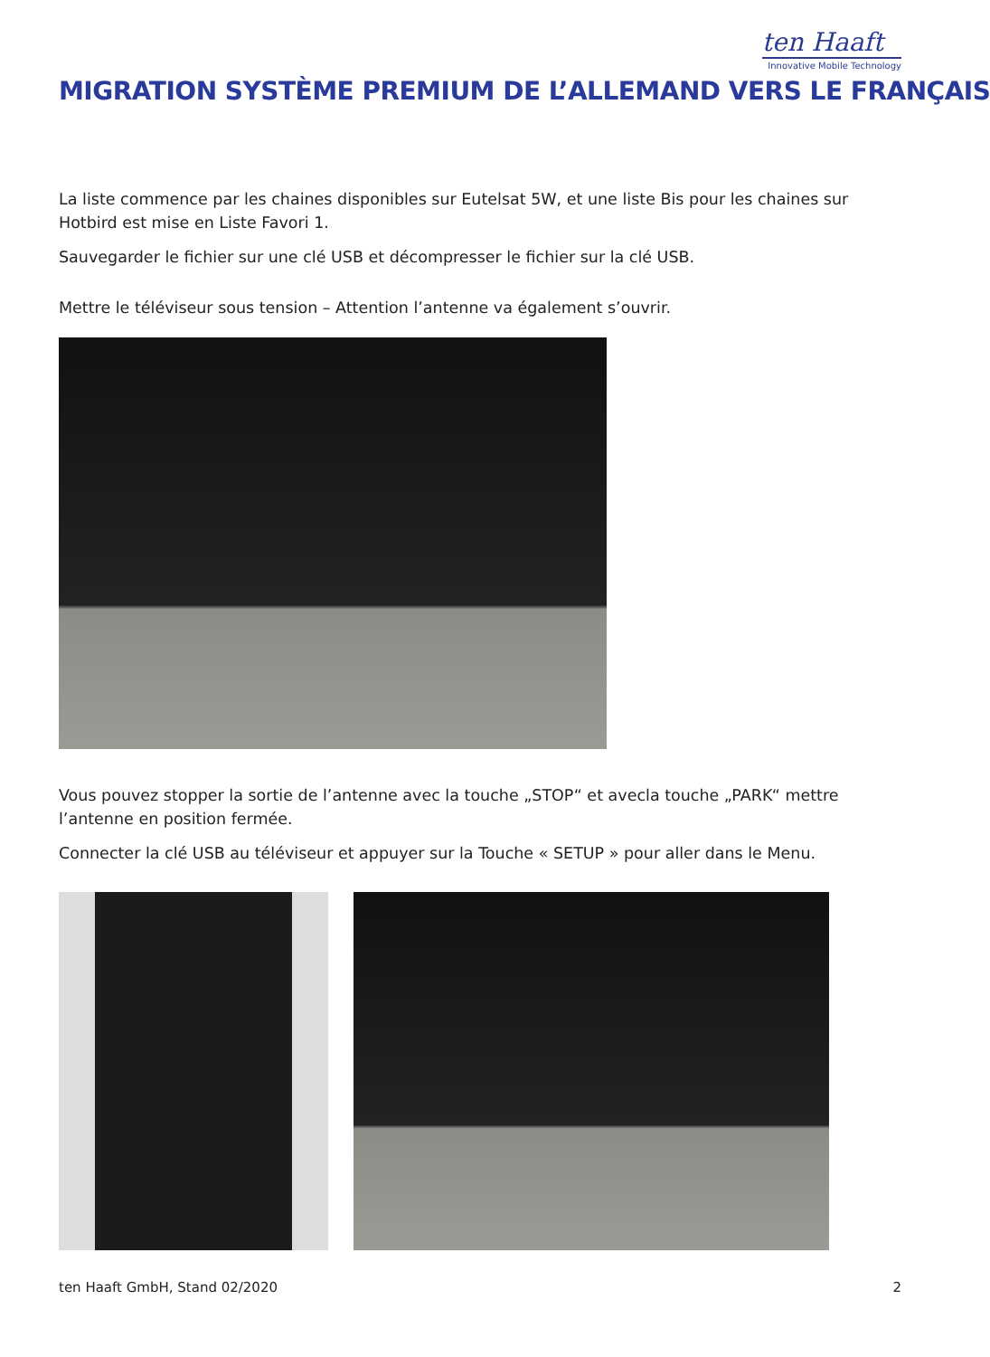ten Haaft
Innovative Mobile Technology
MIGRATION SYSTÈME PREMIUM DE L’ALLEMAND VERS LE FRANÇAIS
La liste commence par les chaines disponibles sur Eutelsat 5W, et une liste Bis pour les chaines sur Hotbird est mise en Liste Favori 1.
Sauvegarder le fichier sur une clé USB et décompresser le fichier sur la clé USB.
Mettre le téléviseur sous tension – Attention l’antenne va également s’ouvrir.
Vous pouvez stopper la sortie de l’antenne avec la touche „STOP“ et avecla touche „PARK“ mettre l’antenne en position fermée.
Connecter la clé USB au téléviseur et appuyer sur la Touche « SETUP » pour aller dans le Menu.
ten Haaft GmbH, Stand 02/2020 2